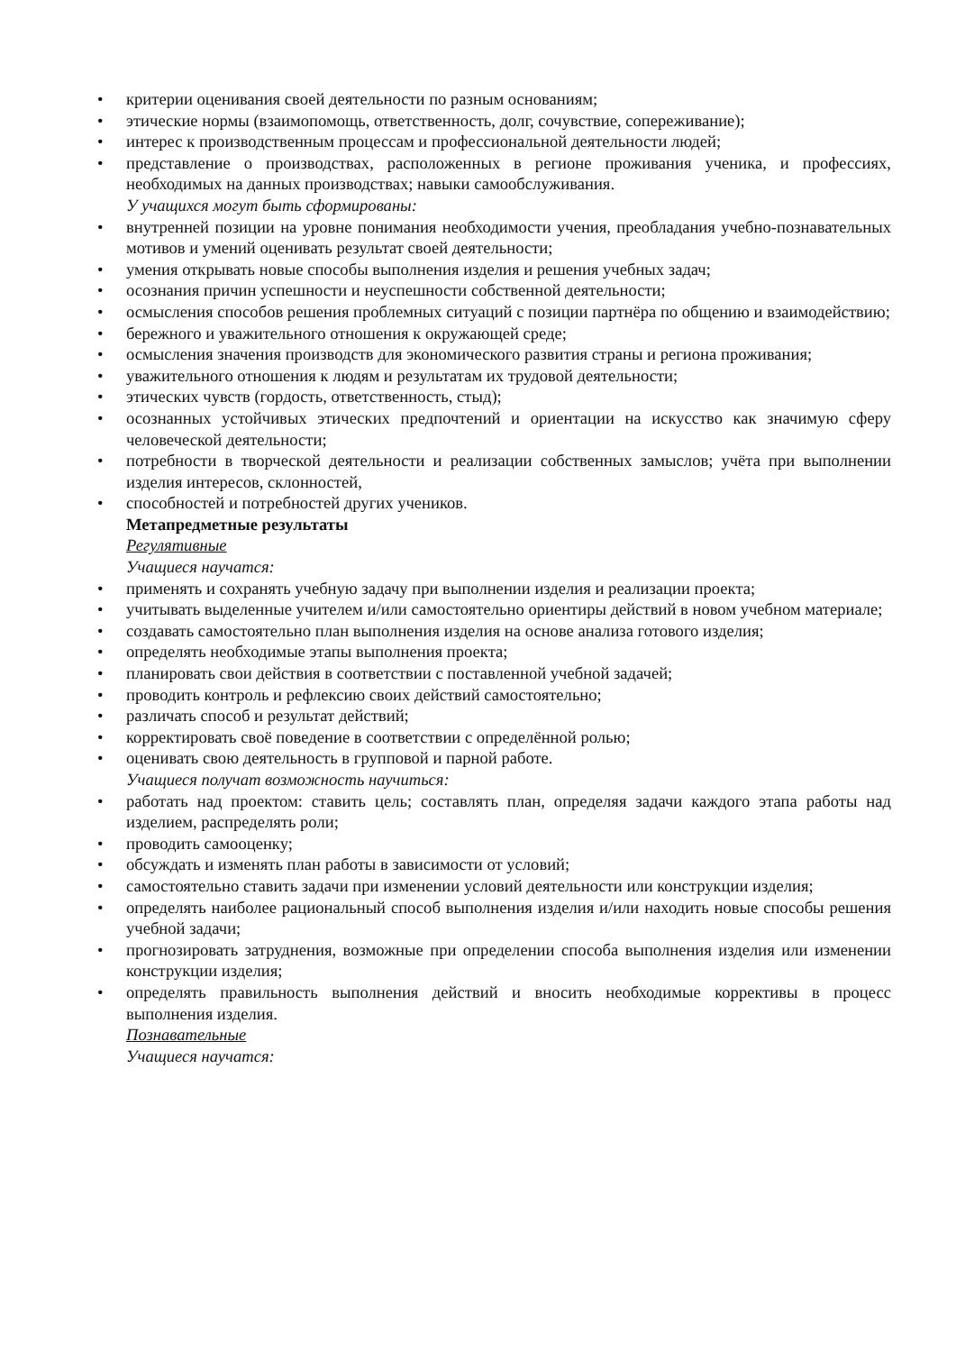• критерии оценивания своей деятельности по разным основаниям;
• этические нормы (взаимопомощь, ответственность, долг, сочувствие, сопереживание);
• интерес к производственным процессам и профессиональной деятельности людей;
• представление о производствах, расположенных в регионе проживания ученика, и профессиях, необходимых на данных производствах; навыки самообслуживания.
У учащихся могут быть сформированы:
• внутренней позиции на уровне понимания необходимости учения, преобладания учебно-познавательных мотивов и умений оценивать результат своей деятельности;
• умения открывать новые способы выполнения изделия и решения учебных задач;
• осознания причин успешности и неуспешности собственной деятельности;
• осмысления способов решения проблемных ситуаций с позиции партнёра по общению и взаимодействию;
• бережного и уважительного отношения к окружающей среде;
• осмысления значения производств для экономического развития страны и региона проживания;
• уважительного отношения к людям и результатам их трудовой деятельности;
• этических чувств (гордость, ответственность, стыд);
• осознанных устойчивых этических предпочтений и ориентации на искусство как значимую сферу человеческой деятельности;
• потребности в творческой деятельности и реализации собственных замыслов; учёта при выполнении изделия интересов, склонностей,
• способностей и потребностей других учеников.
Метапредметные результаты
Регулятивные
Учащиеся научатся:
• применять и сохранять учебную задачу при выполнении изделия и реализации проекта;
• учитывать выделенные учителем и/или самостоятельно ориентиры действий в новом учебном материале;
• создавать самостоятельно план выполнения изделия на основе анализа готового изделия;
• определять необходимые этапы выполнения проекта;
• планировать свои действия в соответствии с поставленной учебной задачей;
• проводить контроль и рефлексию своих действий самостоятельно;
• различать способ и результат действий;
• корректировать своё поведение в соответствии с определённой ролью;
• оценивать свою деятельность в групповой и парной работе.
Учащиеся получат возможность научиться:
• работать над проектом: ставить цель; составлять план, определяя задачи каждого этапа работы над изделием, распределять роли;
• проводить самооценку;
• обсуждать и изменять план работы в зависимости от условий;
• самостоятельно ставить задачи при изменении условий деятельности или конструкции изделия;
• определять наиболее рациональный способ выполнения изделия и/или находить новые способы решения учебной задачи;
• прогнозировать затруднения, возможные при определении способа выполнения изделия или изменении конструкции изделия;
• определять правильность выполнения действий и вносить необходимые коррективы в процесс выполнения изделия.
Познавательные
Учащиеся научатся: